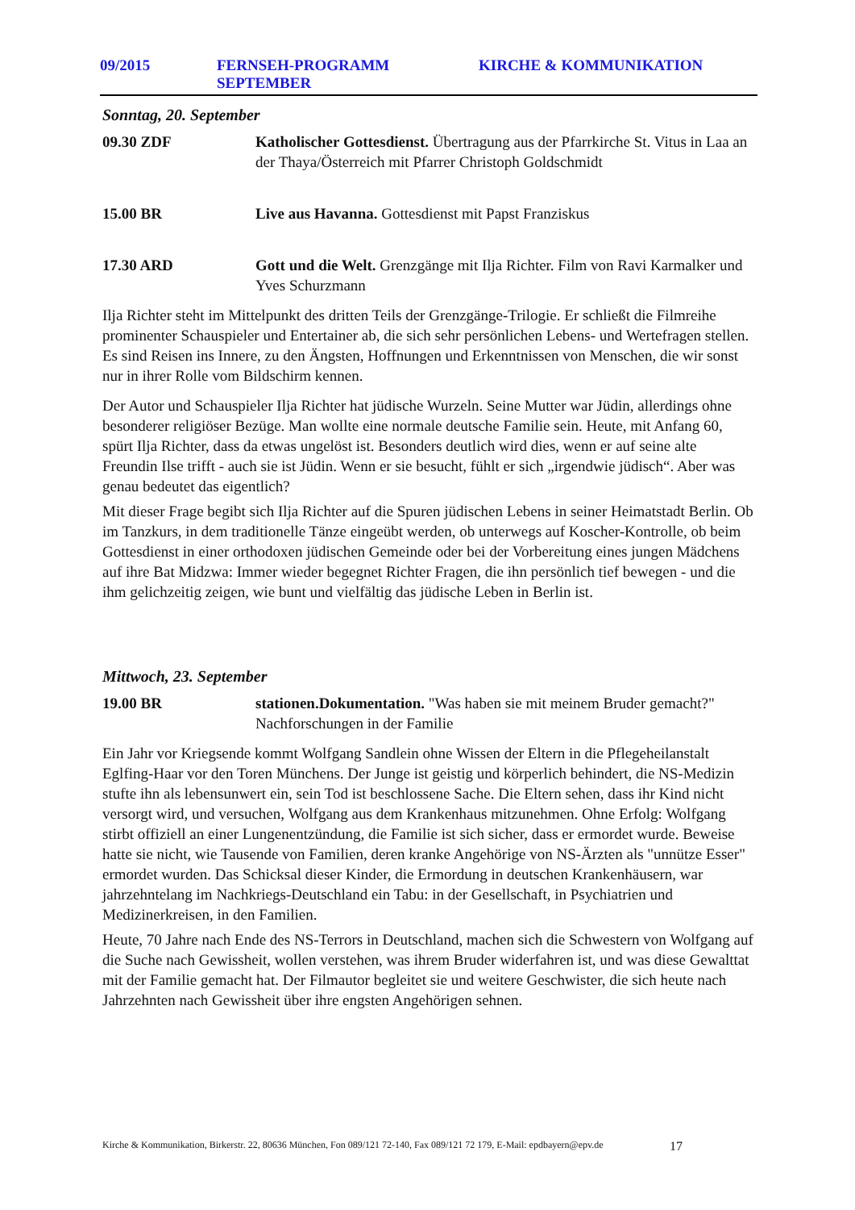09/2015 FERNSEH-PROGRAMM SEPTEMBER KIRCHE & KOMMUNIKATION
Sonntag, 20. September
09.30 ZDF Katholischer Gottesdienst. Übertragung aus der Pfarrkirche St. Vitus in Laa an der Thaya/Österreich mit Pfarrer Christoph Goldschmidt
15.00 BR Live aus Havanna. Gottesdienst mit Papst Franziskus
17.30 ARD Gott und die Welt. Grenzgänge mit Ilja Richter. Film von Ravi Karmalker und Yves Schurzmann
Ilja Richter steht im Mittelpunkt des dritten Teils der Grenzgänge-Trilogie. Er schließt die Filmreihe prominenter Schauspieler und Entertainer ab, die sich sehr persönlichen Lebens- und Wertefragen stellen. Es sind Reisen ins Innere, zu den Ängsten, Hoffnungen und Erkenntnissen von Menschen, die wir sonst nur in ihrer Rolle vom Bildschirm kennen.
Der Autor und Schauspieler Ilja Richter hat jüdische Wurzeln. Seine Mutter war Jüdin, allerdings ohne besonderer religiöser Bezüge. Man wollte eine normale deutsche Familie sein. Heute, mit Anfang 60, spürt Ilja Richter, dass da etwas ungelöst ist. Besonders deutlich wird dies, wenn er auf seine alte Freundin Ilse trifft - auch sie ist Jüdin. Wenn er sie besucht, fühlt er sich „irgendwie jüdisch“. Aber was genau bedeutet das eigentlich?
Mit dieser Frage begibt sich Ilja Richter auf die Spuren jüdischen Lebens in seiner Heimatstadt Berlin. Ob im Tanzkurs, in dem traditionelle Tänze eingeübt werden, ob unterwegs auf Koscher-Kontrolle, ob beim Gottesdienst in einer orthodoxen jüdischen Gemeinde oder bei der Vorbereitung eines jungen Mädchens auf ihre Bat Midzwa: Immer wieder begegnet Richter Fragen, die ihn persönlich tief bewegen - und die ihm gelichzeitig zeigen, wie bunt und vielfältig das jüdische Leben in Berlin ist.
Mittwoch, 23. September
19.00 BR stationen.Dokumentation. "Was haben sie mit meinem Bruder gemacht?" Nachforschungen in der Familie
Ein Jahr vor Kriegsende kommt Wolfgang Sandlein ohne Wissen der Eltern in die Pflegeheilanstalt Eglfing-Haar vor den Toren Münchens. Der Junge ist geistig und körperlich behindert, die NS-Medizin stufte ihn als lebensunwert ein, sein Tod ist beschlossene Sache. Die Eltern sehen, dass ihr Kind nicht versorgt wird, und versuchen, Wolfgang aus dem Krankenhaus mitzunehmen. Ohne Erfolg: Wolfgang stirbt offiziell an einer Lungenentzündung, die Familie ist sich sicher, dass er ermordet wurde. Beweise hatte sie nicht, wie Tausende von Familien, deren kranke Angehörige von NS-Ärzten als "unnütze Esser" ermordet wurden. Das Schicksal dieser Kinder, die Ermordung in deutschen Krankenhäusern, war jahrzehntelang im Nachkriegs-Deutschland ein Tabu: in der Gesellschaft, in Psychiatrien und Medizinerkreisen, in den Familien.
Heute, 70 Jahre nach Ende des NS-Terrors in Deutschland, machen sich die Schwestern von Wolfgang auf die Suche nach Gewissheit, wollen verstehen, was ihrem Bruder widerfahren ist, und was diese Gewalttat mit der Familie gemacht hat. Der Filmautor begleitet sie und weitere Geschwister, die sich heute nach Jahrzehnten nach Gewissheit über ihre engsten Angehörigen sehnen.
Kirche & Kommunikation, Birkerstr. 22, 80636 München, Fon 089/121 72-140, Fax 089/121 72 179, E-Mail: epdbayern@epv.de 17